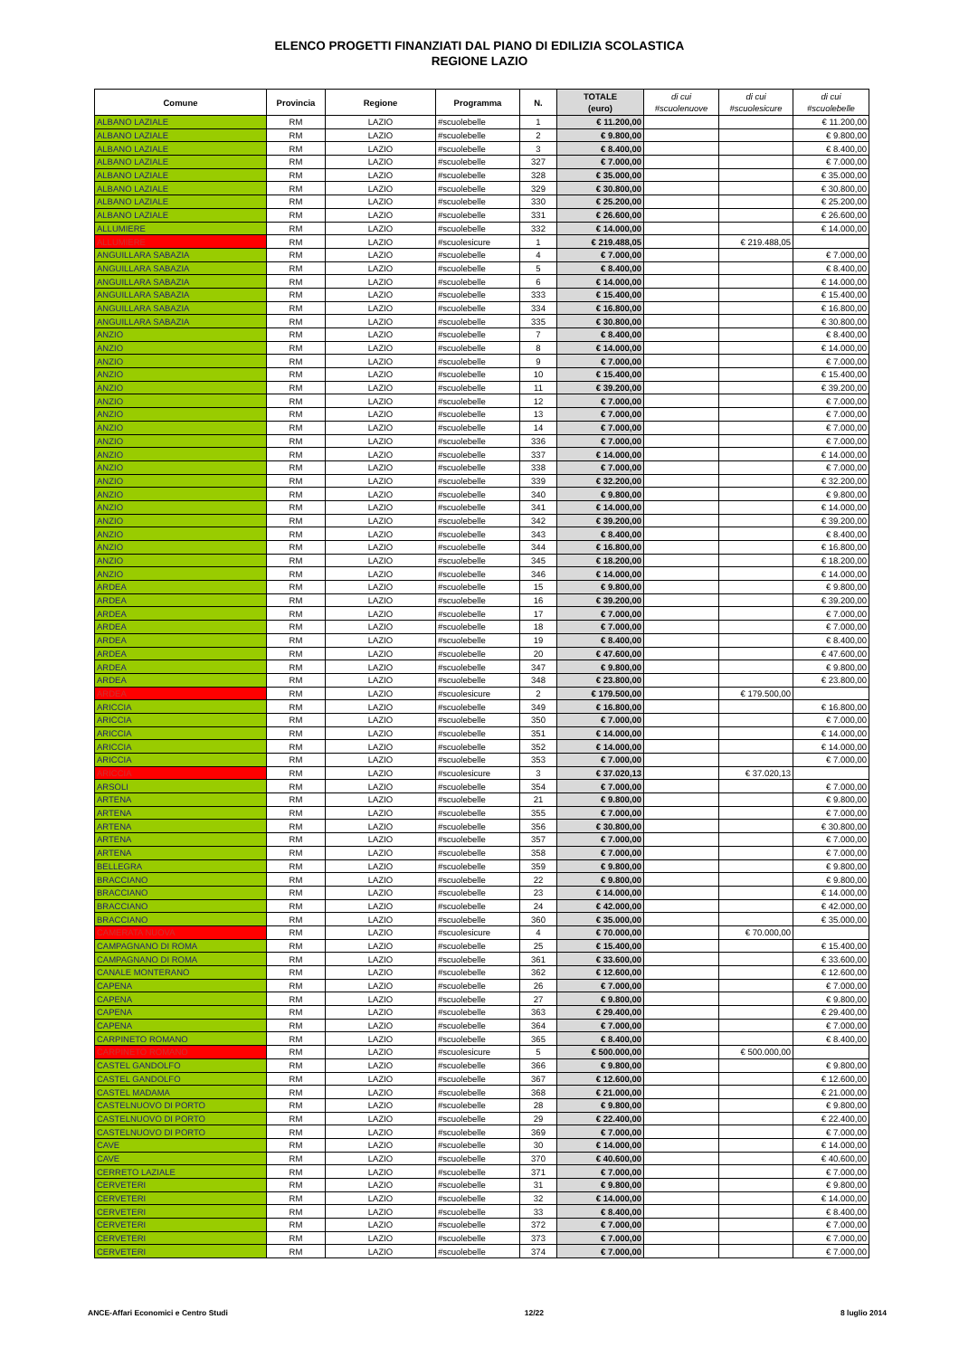ELENCO PROGETTI FINANZIATI DAL PIANO DI EDILIZIA SCOLASTICA
REGIONE LAZIO
| Comune | Provincia | Regione | Programma | N. | TOTALE (euro) | di cui #scuolenuove | di cui #scuolesicure | di cui #scuolebelle |
| --- | --- | --- | --- | --- | --- | --- | --- | --- |
| ALBANO LAZIALE | RM | LAZIO | #scuolebelle | 1 | € 11.200,00 | | | € 11.200,00 |
| ALBANO LAZIALE | RM | LAZIO | #scuolebelle | 2 | € 9.800,00 | | | € 9.800,00 |
| ALBANO LAZIALE | RM | LAZIO | #scuolebelle | 3 | € 8.400,00 | | | € 8.400,00 |
| ALBANO LAZIALE | RM | LAZIO | #scuolebelle | 327 | € 7.000,00 | | | € 7.000,00 |
| ALBANO LAZIALE | RM | LAZIO | #scuolebelle | 328 | € 35.000,00 | | | € 35.000,00 |
| ALBANO LAZIALE | RM | LAZIO | #scuolebelle | 329 | € 30.800,00 | | | € 30.800,00 |
| ALBANO LAZIALE | RM | LAZIO | #scuolebelle | 330 | € 25.200,00 | | | € 25.200,00 |
| ALBANO LAZIALE | RM | LAZIO | #scuolebelle | 331 | € 26.600,00 | | | € 26.600,00 |
| ALLUMIERE | RM | LAZIO | #scuolebelle | 332 | € 14.000,00 | | | € 14.000,00 |
| ALLUMIERE | RM | LAZIO | #scuolesicure | 1 | € 219.488,05 | | € 219.488,05 | |
| ANGUILLARA SABAZIA | RM | LAZIO | #scuolebelle | 4 | € 7.000,00 | | | € 7.000,00 |
| ANGUILLARA SABAZIA | RM | LAZIO | #scuolebelle | 5 | € 8.400,00 | | | € 8.400,00 |
| ANGUILLARA SABAZIA | RM | LAZIO | #scuolebelle | 6 | € 14.000,00 | | | € 14.000,00 |
| ANGUILLARA SABAZIA | RM | LAZIO | #scuolebelle | 333 | € 15.400,00 | | | € 15.400,00 |
| ANGUILLARA SABAZIA | RM | LAZIO | #scuolebelle | 334 | € 16.800,00 | | | € 16.800,00 |
| ANGUILLARA SABAZIA | RM | LAZIO | #scuolebelle | 335 | € 30.800,00 | | | € 30.800,00 |
| ANZIO | RM | LAZIO | #scuolebelle | 7 | € 8.400,00 | | | € 8.400,00 |
| ANZIO | RM | LAZIO | #scuolebelle | 8 | € 14.000,00 | | | € 14.000,00 |
| ANZIO | RM | LAZIO | #scuolebelle | 9 | € 7.000,00 | | | € 7.000,00 |
| ANZIO | RM | LAZIO | #scuolebelle | 10 | € 15.400,00 | | | € 15.400,00 |
| ANZIO | RM | LAZIO | #scuolebelle | 11 | € 39.200,00 | | | € 39.200,00 |
| ANZIO | RM | LAZIO | #scuolebelle | 12 | € 7.000,00 | | | € 7.000,00 |
| ANZIO | RM | LAZIO | #scuolebelle | 13 | € 7.000,00 | | | € 7.000,00 |
| ANZIO | RM | LAZIO | #scuolebelle | 14 | € 7.000,00 | | | € 7.000,00 |
| ANZIO | RM | LAZIO | #scuolebelle | 336 | € 7.000,00 | | | € 7.000,00 |
| ANZIO | RM | LAZIO | #scuolebelle | 337 | € 14.000,00 | | | € 14.000,00 |
| ANZIO | RM | LAZIO | #scuolebelle | 338 | € 7.000,00 | | | € 7.000,00 |
| ANZIO | RM | LAZIO | #scuolebelle | 339 | € 32.200,00 | | | € 32.200,00 |
| ANZIO | RM | LAZIO | #scuolebelle | 340 | € 9.800,00 | | | € 9.800,00 |
| ANZIO | RM | LAZIO | #scuolebelle | 341 | € 14.000,00 | | | € 14.000,00 |
| ANZIO | RM | LAZIO | #scuolebelle | 342 | € 39.200,00 | | | € 39.200,00 |
| ANZIO | RM | LAZIO | #scuolebelle | 343 | € 8.400,00 | | | € 8.400,00 |
| ANZIO | RM | LAZIO | #scuolebelle | 344 | € 16.800,00 | | | € 16.800,00 |
| ANZIO | RM | LAZIO | #scuolebelle | 345 | € 18.200,00 | | | € 18.200,00 |
| ANZIO | RM | LAZIO | #scuolebelle | 346 | € 14.000,00 | | | € 14.000,00 |
| ARDEA | RM | LAZIO | #scuolebelle | 15 | € 9.800,00 | | | € 9.800,00 |
| ARDEA | RM | LAZIO | #scuolebelle | 16 | € 39.200,00 | | | € 39.200,00 |
| ARDEA | RM | LAZIO | #scuolebelle | 17 | € 7.000,00 | | | € 7.000,00 |
| ARDEA | RM | LAZIO | #scuolebelle | 18 | € 7.000,00 | | | € 7.000,00 |
| ARDEA | RM | LAZIO | #scuolebelle | 19 | € 8.400,00 | | | € 8.400,00 |
| ARDEA | RM | LAZIO | #scuolebelle | 20 | € 47.600,00 | | | € 47.600,00 |
| ARDEA | RM | LAZIO | #scuolebelle | 347 | € 9.800,00 | | | € 9.800,00 |
| ARDEA | RM | LAZIO | #scuolebelle | 348 | € 23.800,00 | | | € 23.800,00 |
| ARDEA | RM | LAZIO | #scuolesicure | 2 | € 179.500,00 | | € 179.500,00 | |
| ARICCIA | RM | LAZIO | #scuolebelle | 349 | € 16.800,00 | | | € 16.800,00 |
| ARICCIA | RM | LAZIO | #scuolebelle | 350 | € 7.000,00 | | | € 7.000,00 |
| ARICCIA | RM | LAZIO | #scuolebelle | 351 | € 14.000,00 | | | € 14.000,00 |
| ARICCIA | RM | LAZIO | #scuolebelle | 352 | € 14.000,00 | | | € 14.000,00 |
| ARICCIA | RM | LAZIO | #scuolebelle | 353 | € 7.000,00 | | | € 7.000,00 |
| ARICCIA | RM | LAZIO | #scuolesicure | 3 | € 37.020,13 | | € 37.020,13 | |
| ARSOLI | RM | LAZIO | #scuolebelle | 354 | € 7.000,00 | | | € 7.000,00 |
| ARTENA | RM | LAZIO | #scuolebelle | 21 | € 9.800,00 | | | € 9.800,00 |
| ARTENA | RM | LAZIO | #scuolebelle | 355 | € 7.000,00 | | | € 7.000,00 |
| ARTENA | RM | LAZIO | #scuolebelle | 356 | € 30.800,00 | | | € 30.800,00 |
| ARTENA | RM | LAZIO | #scuolebelle | 357 | € 7.000,00 | | | € 7.000,00 |
| ARTENA | RM | LAZIO | #scuolebelle | 358 | € 7.000,00 | | | € 7.000,00 |
| BELLEGRA | RM | LAZIO | #scuolebelle | 359 | € 9.800,00 | | | € 9.800,00 |
| BRACCIANO | RM | LAZIO | #scuolebelle | 22 | € 9.800,00 | | | € 9.800,00 |
| BRACCIANO | RM | LAZIO | #scuolebelle | 23 | € 14.000,00 | | | € 14.000,00 |
| BRACCIANO | RM | LAZIO | #scuolebelle | 24 | € 42.000,00 | | | € 42.000,00 |
| BRACCIANO | RM | LAZIO | #scuolebelle | 360 | € 35.000,00 | | | € 35.000,00 |
| CAMERATA NUOVA | RM | LAZIO | #scuolesicure | 4 | € 70.000,00 | | € 70.000,00 | |
| CAMPAGNANO DI ROMA | RM | LAZIO | #scuolebelle | 25 | € 15.400,00 | | | € 15.400,00 |
| CAMPAGNANO DI ROMA | RM | LAZIO | #scuolebelle | 361 | € 33.600,00 | | | € 33.600,00 |
| CANALE MONTERANO | RM | LAZIO | #scuolebelle | 362 | € 12.600,00 | | | € 12.600,00 |
| CAPENA | RM | LAZIO | #scuolebelle | 26 | € 7.000,00 | | | € 7.000,00 |
| CAPENA | RM | LAZIO | #scuolebelle | 27 | € 9.800,00 | | | € 9.800,00 |
| CAPENA | RM | LAZIO | #scuolebelle | 363 | € 29.400,00 | | | € 29.400,00 |
| CAPENA | RM | LAZIO | #scuolebelle | 364 | € 7.000,00 | | | € 7.000,00 |
| CARPINETO ROMANO | RM | LAZIO | #scuolebelle | 365 | € 8.400,00 | | | € 8.400,00 |
| CARPINETO ROMANO | RM | LAZIO | #scuolesicure | 5 | € 500.000,00 | | € 500.000,00 | |
| CASTEL GANDOLFO | RM | LAZIO | #scuolebelle | 366 | € 9.800,00 | | | € 9.800,00 |
| CASTEL GANDOLFO | RM | LAZIO | #scuolebelle | 367 | € 12.600,00 | | | € 12.600,00 |
| CASTEL MADAMA | RM | LAZIO | #scuolebelle | 368 | € 21.000,00 | | | € 21.000,00 |
| CASTELNUOVO DI PORTO | RM | LAZIO | #scuolebelle | 28 | € 9.800,00 | | | € 9.800,00 |
| CASTELNUOVO DI PORTO | RM | LAZIO | #scuolebelle | 29 | € 22.400,00 | | | € 22.400,00 |
| CASTELNUOVO DI PORTO | RM | LAZIO | #scuolebelle | 369 | € 7.000,00 | | | € 7.000,00 |
| CAVE | RM | LAZIO | #scuolebelle | 30 | € 14.000,00 | | | € 14.000,00 |
| CAVE | RM | LAZIO | #scuolebelle | 370 | € 40.600,00 | | | € 40.600,00 |
| CERRETO LAZIALE | RM | LAZIO | #scuolebelle | 371 | € 7.000,00 | | | € 7.000,00 |
| CERVETERI | RM | LAZIO | #scuolebelle | 31 | € 9.800,00 | | | € 9.800,00 |
| CERVETERI | RM | LAZIO | #scuolebelle | 32 | € 14.000,00 | | | € 14.000,00 |
| CERVETERI | RM | LAZIO | #scuolebelle | 33 | € 8.400,00 | | | € 8.400,00 |
| CERVETERI | RM | LAZIO | #scuolebelle | 372 | € 7.000,00 | | | € 7.000,00 |
| CERVETERI | RM | LAZIO | #scuolebelle | 373 | € 7.000,00 | | | € 7.000,00 |
| CERVETERI | RM | LAZIO | #scuolebelle | 374 | € 7.000,00 | | | € 7.000,00 |
ANCE-Affari Economici e Centro Studi 12/22 8 luglio 2014